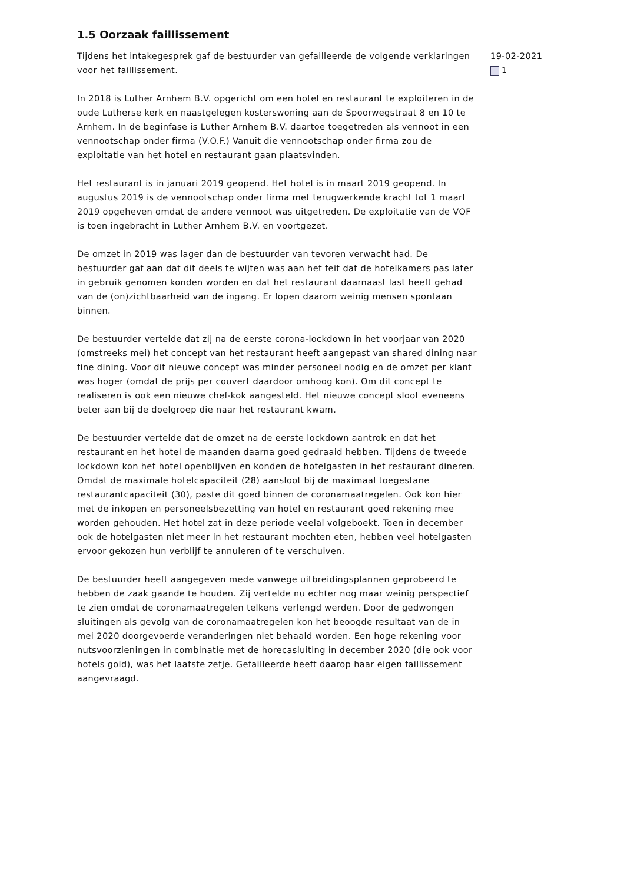1.5 Oorzaak faillissement
Tijdens het intakegesprek gaf de bestuurder van gefailleerde de volgende verklaringen voor het faillissement.
In 2018 is Luther Arnhem B.V. opgericht om een hotel en restaurant te exploiteren in de oude Lutherse kerk en naastgelegen kosterswoning aan de Spoorwegstraat 8 en 10 te Arnhem. In de beginfase is Luther Arnhem B.V. daartoe toegetreden als vennoot in een vennootschap onder firma (V.O.F.) Vanuit die vennootschap onder firma zou de exploitatie van het hotel en restaurant gaan plaatsvinden.
Het restaurant is in januari 2019 geopend. Het hotel is in maart 2019 geopend. In augustus 2019 is de vennootschap onder firma met terugwerkende kracht tot 1 maart 2019 opgeheven omdat de andere vennoot was uitgetreden. De exploitatie van de VOF is toen ingebracht in Luther Arnhem B.V. en voortgezet.
De omzet in 2019 was lager dan de bestuurder van tevoren verwacht had. De bestuurder gaf aan dat dit deels te wijten was aan het feit dat de hotelkamers pas later in gebruik genomen konden worden en dat het restaurant daarnaast last heeft gehad van de (on)zichtbaarheid van de ingang. Er lopen daarom weinig mensen spontaan binnen.
De bestuurder vertelde dat zij na de eerste corona-lockdown in het voorjaar van 2020 (omstreeks mei) het concept van het restaurant heeft aangepast van shared dining naar fine dining. Voor dit nieuwe concept was minder personeel nodig en de omzet per klant was hoger (omdat de prijs per couvert daardoor omhoog kon). Om dit concept te realiseren is ook een nieuwe chef-kok aangesteld. Het nieuwe concept sloot eveneens beter aan bij de doelgroep die naar het restaurant kwam.
De bestuurder vertelde dat de omzet na de eerste lockdown aantrok en dat het restaurant en het hotel de maanden daarna goed gedraaid hebben. Tijdens de tweede lockdown kon het hotel openblijven en konden de hotelgasten in het restaurant dineren. Omdat de maximale hotelcapaciteit (28) aansloot bij de maximaal toegestane restaurantcapaciteit (30), paste dit goed binnen de coronamaatregelen. Ook kon hier met de inkopen en personeelsbezetting van hotel en restaurant goed rekening mee worden gehouden. Het hotel zat in deze periode veelal volgeboekt. Toen in december ook de hotelgasten niet meer in het restaurant mochten eten, hebben veel hotelgasten ervoor gekozen hun verblijf te annuleren of te verschuiven.
De bestuurder heeft aangegeven mede vanwege uitbreidingsplannen geprobeerd te hebben de zaak gaande te houden. Zij vertelde nu echter nog maar weinig perspectief te zien omdat de coronamaatregelen telkens verlengd werden. Door de gedwongen sluitingen als gevolg van de coronamaatregelen kon het beoogde resultaat van de in mei 2020 doorgevoerde veranderingen niet behaald worden. Een hoge rekening voor nutsvoorzieningen in combinatie met de horecasluiting in december 2020 (die ook voor hotels gold), was het laatste zetje. Gefailleerde heeft daarop haar eigen faillissement aangevraagd.
19-02-2021
1